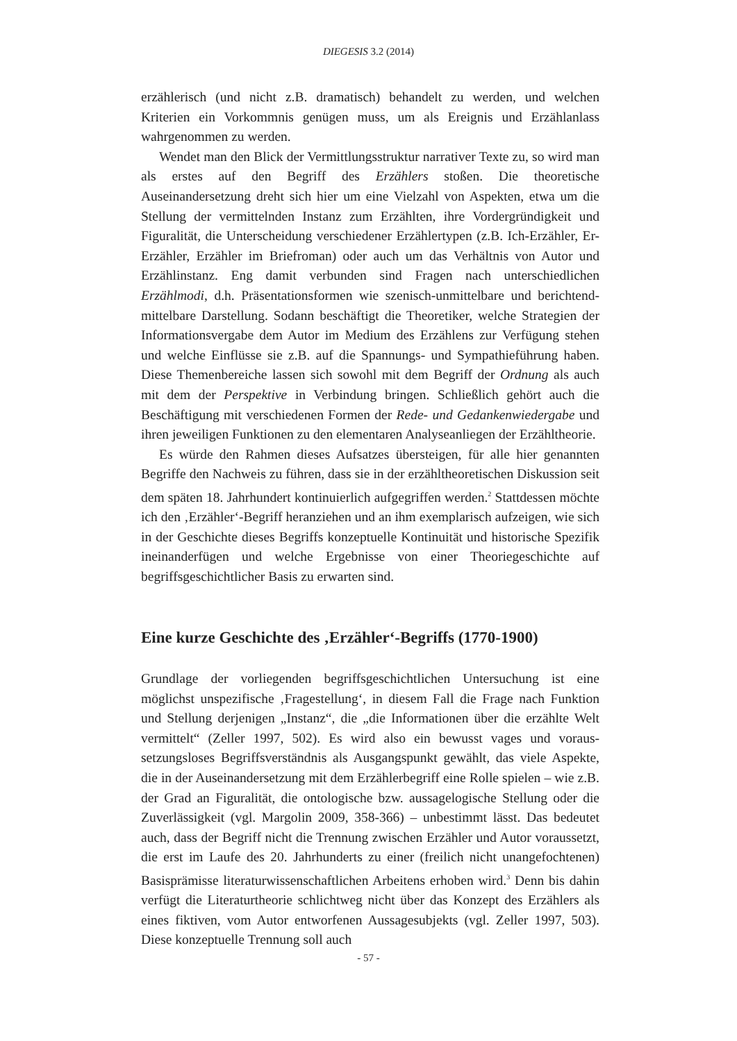DIEGESIS 3.2 (2014)
erzählerisch (und nicht z.B. dramatisch) behandelt zu werden, und welchen Kriterien ein Vorkommnis genügen muss, um als Ereignis und Erzählanlass wahrgenommen zu werden.
Wendet man den Blick der Vermittlungsstruktur narrativer Texte zu, so wird man als erstes auf den Begriff des Erzählers stoßen. Die theoretische Auseinandersetzung dreht sich hier um eine Vielzahl von Aspekten, etwa um die Stellung der vermittelnden Instanz zum Erzählten, ihre Vordergründigkeit und Figuralität, die Unterscheidung verschiedener Erzählertypen (z.B. Ich-Erzähler, Er-Erzähler, Erzähler im Briefroman) oder auch um das Verhältnis von Autor und Erzählinstanz. Eng damit verbunden sind Fragen nach unter­schiedlichen Erzählmodi, d.h. Präsentationsformen wie szenisch-unmittelbare und berichtend-mittelbare Darstellung. Sodann beschäftigt die Theoretiker, welche Strategien der Informationsvergabe dem Autor im Medium des Erzählens zur Verfügung stehen und welche Einflüsse sie z.B. auf die Spannungs- und Sympathieführung haben. Diese Themenbereiche lassen sich sowohl mit dem Begriff der Ordnung als auch mit dem der Perspektive in Verbindung bringen. Schließlich gehört auch die Beschäftigung mit verschiedenen Formen der Rede- und Gedankenwiedergabe und ihren jeweiligen Funktionen zu den elementaren Analyseanliegen der Erzähltheorie.
Es würde den Rahmen dieses Aufsatzes übersteigen, für alle hier genannten Begriffe den Nachweis zu führen, dass sie in der erzähltheoretischen Dis­kussion seit dem späten 18. Jahrhundert kontinuierlich aufgegriffen werden.<sup>2</sup> Stattdessen möchte ich den ‚Erzähler‘-Begriff heranziehen und an ihm exemplarisch aufzeigen, wie sich in der Geschichte dieses Begriffs konzeptuelle Kontinuität und historische Spezifik ineinanderfügen und welche Ergebnisse von einer Theoriegeschichte auf begriffsgeschichtlicher Basis zu erwarten sind.
Eine kurze Geschichte des ‚Erzähler‘-Begriffs (1770-1900)
Grundlage der vorliegenden begriffsgeschichtlichen Untersuchung ist eine möglichst unspezifische ‚Fragestellung‘, in diesem Fall die Frage nach Funktion und Stellung derjenigen „Instanz“, die „die Informationen über die erzählte Welt vermittelt“ (Zeller 1997, 502). Es wird also ein bewusst vages und voraus­setzungsloses Begriffsverständnis als Ausgangspunkt gewählt, das viele Aspek­te, die in der Auseinandersetzung mit dem Erzählerbegriff eine Rolle spielen – wie z.B. der Grad an Figuralität, die ontologische bzw. aussagelogische Stellung oder die Zuverlässigkeit (vgl. Margolin 2009, 358-366) – unbestimmt lässt. Das bedeutet auch, dass der Begriff nicht die Trennung zwischen Erzähler und Autor voraussetzt, die erst im Laufe des 20. Jahrhunderts zu einer (freilich nicht unangefochtenen) Basisprämisse literaturwissenschaftlichen Arbeitens erhoben wird.<sup>3</sup> Denn bis dahin verfügt die Literaturtheorie schlichtweg nicht über das Konzept des Erzählers als eines fiktiven, vom Autor entworfenen Aussagesubjekts (vgl. Zeller 1997, 503). Diese konzeptuelle Trennung soll auch
- 57 -